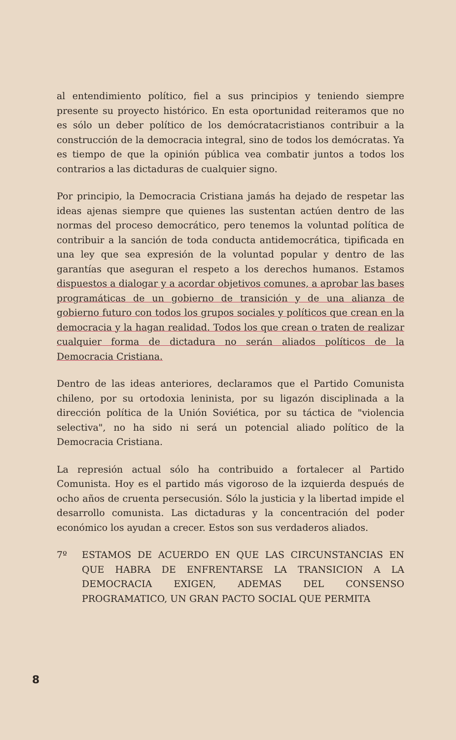al entendimiento político, fiel a sus principios y teniendo siempre presente su proyecto histórico. En esta oportunidad reiteramos que no es sólo un deber político de los demócratacristianos contribuir a la construcción de la democracia integral, sino de todos los demócratas. Ya es tiempo de que la opinión pública vea combatir juntos a todos los contrarios a las dictaduras de cualquier signo.
Por principio, la Democracia Cristiana jamás ha dejado de respetar las ideas ajenas siempre que quienes las sustentan actúen dentro de las normas del proceso democrático, pero tenemos la voluntad política de contribuir a la sanción de toda conducta antidemocrática, tipificada en una ley que sea expresión de la voluntad popular y dentro de las garantías que aseguran el respeto a los derechos humanos. Estamos dispuestos a dialogar y a acordar objetivos comunes, a aprobar las bases programáticas de un gobierno de transición y de una alianza de gobierno futuro con todos los grupos sociales y políticos que crean en la democracia y la hagan realidad. Todos los que crean o traten de realizar cualquier forma de dictadura no serán aliados políticos de la Democracia Cristiana.
Dentro de las ideas anteriores, declaramos que el Partido Comunista chileno, por su ortodoxia leninista, por su ligazón disciplinada a la dirección política de la Unión Soviética, por su táctica de "violencia selectiva", no ha sido ni será un potencial aliado político de la Democracia Cristiana.
La represión actual sólo ha contribuido a fortalecer al Partido Comunista. Hoy es el partido más vigoroso de la izquierda después de ocho años de cruenta persecusión. Sólo la justicia y la libertad impide el desarrollo comunista. Las dictaduras y la concentración del poder económico los ayudan a crecer. Estos son sus verdaderos aliados.
7º ESTAMOS DE ACUERDO EN QUE LAS CIRCUNSTANCIAS EN QUE HABRA DE ENFRENTARSE LA TRANSICION A LA DEMOCRACIA EXIGEN, ADEMAS DEL CONSENSO PROGRAMATICO, UN GRAN PACTO SOCIAL QUE PERMITA
8